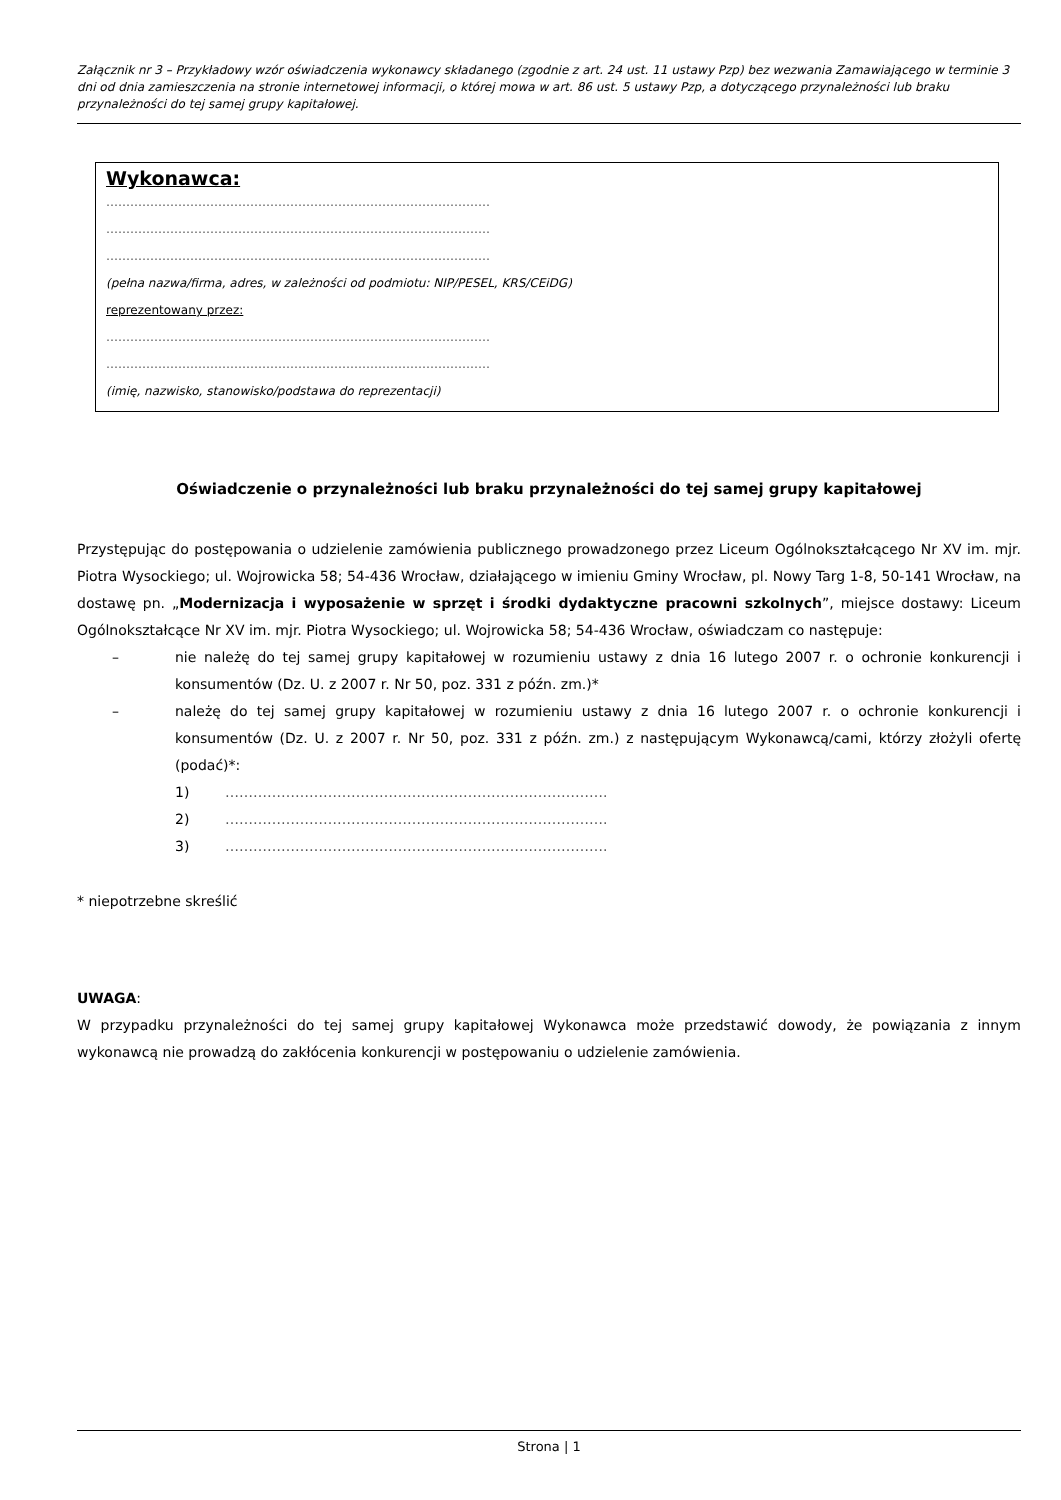Załącznik nr 3 – Przykładowy wzór oświadczenia wykonawcy składanego (zgodnie z art. 24 ust. 11 ustawy Pzp) bez wezwania Zamawiającego w terminie 3 dni od dnia zamieszczenia na stronie internetowej informacji, o której mowa w art. 86 ust. 5 ustawy Pzp, a dotyczącego przynależności lub braku przynależności do tej samej grupy kapitałowej.
Wykonawca:
……………………………………………………………………………………
……………………………………………………………………………………
……………………………………………………………………………………
(pełna nazwa/firma, adres, w zależności od podmiotu: NIP/PESEL, KRS/CEiDG)
reprezentowany przez:
……………………………………………………………………………………
……………………………………………………………………………………
(imię, nazwisko, stanowisko/podstawa do reprezentacji)
Oświadczenie o przynależności lub braku przynależności do tej samej grupy kapitałowej
Przystępując do postępowania o udzielenie zamówienia publicznego prowadzonego przez Liceum Ogólnokształcącego Nr XV im. mjr. Piotra Wysockiego; ul. Wojrowicka 58; 54-436 Wrocław, działającego w imieniu Gminy Wrocław, pl. Nowy Targ 1-8, 50-141 Wrocław, na dostawę pn. „Modernizacja i wyposażenie w sprzęt i środki dydaktyczne pracowni szkolnych”, miejsce dostawy: Liceum Ogólnokształcące Nr XV im. mjr. Piotra Wysockiego; ul. Wojrowicka 58; 54-436 Wrocław, oświadczam co następuje:
– nie należę do tej samej grupy kapitałowej w rozumieniu ustawy z dnia 16 lutego 2007 r. o ochronie konkurencji i konsumentów (Dz. U. z 2007 r. Nr 50, poz. 331 z późn. zm.)*
– należę do tej samej grupy kapitałowej w rozumieniu ustawy z dnia 16 lutego 2007 r. o ochronie konkurencji i konsumentów (Dz. U. z 2007 r. Nr 50, poz. 331 z późn. zm.) z następującym Wykonawcą/cami, którzy złożyli ofertę (podać)*:
1) ……………………………………………………………………….
2) ……………………………………………………………………….
3) ……………………………………………………………………….
* niepotrzebne skreślić
UWAGA:
W przypadku przynależności do tej samej grupy kapitałowej Wykonawca może przedstawić dowody, że powiązania z innym wykonawcą nie prowadzą do zakłócenia konkurencji w postępowaniu o udzielenie zamówienia.
Strona | 1